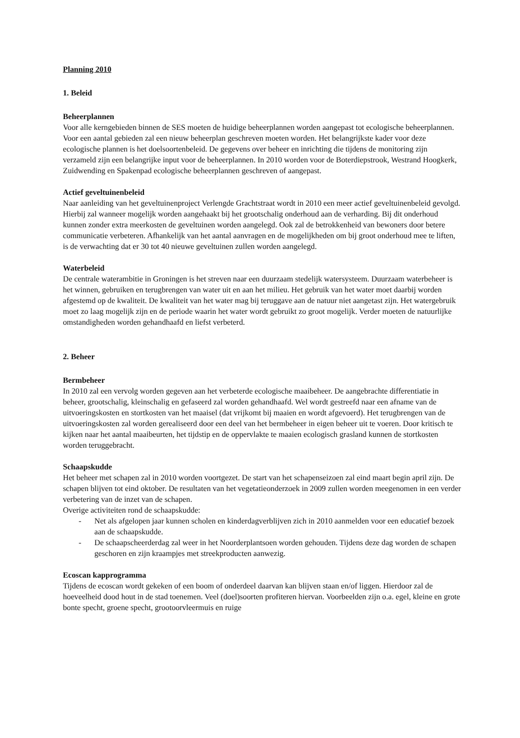Planning 2010
1. Beleid
Beheerplannen
Voor alle kerngebieden binnen de SES moeten de huidige beheerplannen worden aangepast tot ecologische beheerplannen. Voor een aantal gebieden zal een nieuw beheerplan geschreven moeten worden. Het belangrijkste kader voor deze ecologische plannen is het doelsoortenbeleid. De gegevens over beheer en inrichting die tijdens de monitoring zijn verzameld zijn een belangrijke input voor de beheerplannen. In 2010 worden voor de Boterdiepstrook, Westrand Hoogkerk, Zuidwending en Spakenpad ecologische beheerplannen geschreven of aangepast.
Actief geveltuinenbeleid
Naar aanleiding van het geveltuinenproject Verlengde Grachtstraat wordt in 2010 een meer actief geveltuinenbeleid gevolgd. Hierbij zal wanneer mogelijk worden aangehaakt bij het grootschalig onderhoud aan de verharding. Bij dit onderhoud kunnen zonder extra meerkosten de geveltuinen worden aangelegd. Ook zal de betrokkenheid van bewoners door betere communicatie verbeteren. Afhankelijk van het aantal aanvragen en de mogelijkheden om bij groot onderhoud mee te liften, is de verwachting dat er 30 tot 40 nieuwe geveltuinen zullen worden aangelegd.
Waterbeleid
De centrale waterambitie in Groningen is het streven naar een duurzaam stedelijk watersysteem. Duurzaam waterbeheer is het winnen, gebruiken en terugbrengen van water uit en aan het milieu. Het gebruik van het water moet daarbij worden afgestemd op de kwaliteit. De kwaliteit van het water mag bij teruggave aan de natuur niet aangetast zijn. Het watergebruik moet zo laag mogelijk zijn en de periode waarin het water wordt gebruikt zo groot mogelijk. Verder moeten de natuurlijke omstandigheden worden gehandhaafd en liefst verbeterd.
2. Beheer
Bermbeheer
In 2010 zal een vervolg worden gegeven aan het verbeterde ecologische maaibeheer. De aangebrachte differentiatie in beheer, grootschalig, kleinschalig en gefaseerd zal worden gehandhaafd. Wel wordt gestreefd naar een afname van de uitvoeringskosten en stortkosten van het maaisel (dat vrijkomt bij maaien en wordt afgevoerd). Het terugbrengen van de uitvoeringskosten zal worden gerealiseerd door een deel van het bermbeheer in eigen beheer uit te voeren. Door kritisch te kijken naar het aantal maaibeurten, het tijdstip en de oppervlakte te maaien ecologisch grasland kunnen de stortkosten worden teruggebracht.
Schaapskudde
Het beheer met schapen zal in 2010 worden voortgezet. De start van het schapenseizoen zal eind maart begin april zijn. De schapen blijven tot eind oktober. De resultaten van het vegetatieonderzoek in 2009 zullen worden meegenomen in een verder verbetering van de inzet van de schapen.
Overige activiteiten rond de schaapskudde:
- Net als afgelopen jaar kunnen scholen en kinderdagverblijven zich in 2010 aanmelden voor een educatief bezoek aan de schaapskudde.
- De schaapscheerderdag zal weer in het Noorderplantsoen worden gehouden. Tijdens deze dag worden de schapen geschoren en zijn kraampjes met streekproducten aanwezig.
Ecoscan kapprogramma
Tijdens de ecoscan wordt gekeken of een boom of onderdeel daarvan kan blijven staan en/of liggen. Hierdoor zal de hoeveelheid dood hout in de stad toenemen. Veel (doel)soorten profiteren hiervan. Voorbeelden zijn o.a. egel, kleine en grote bonte specht, groene specht, grootoorvleermuis en ruige